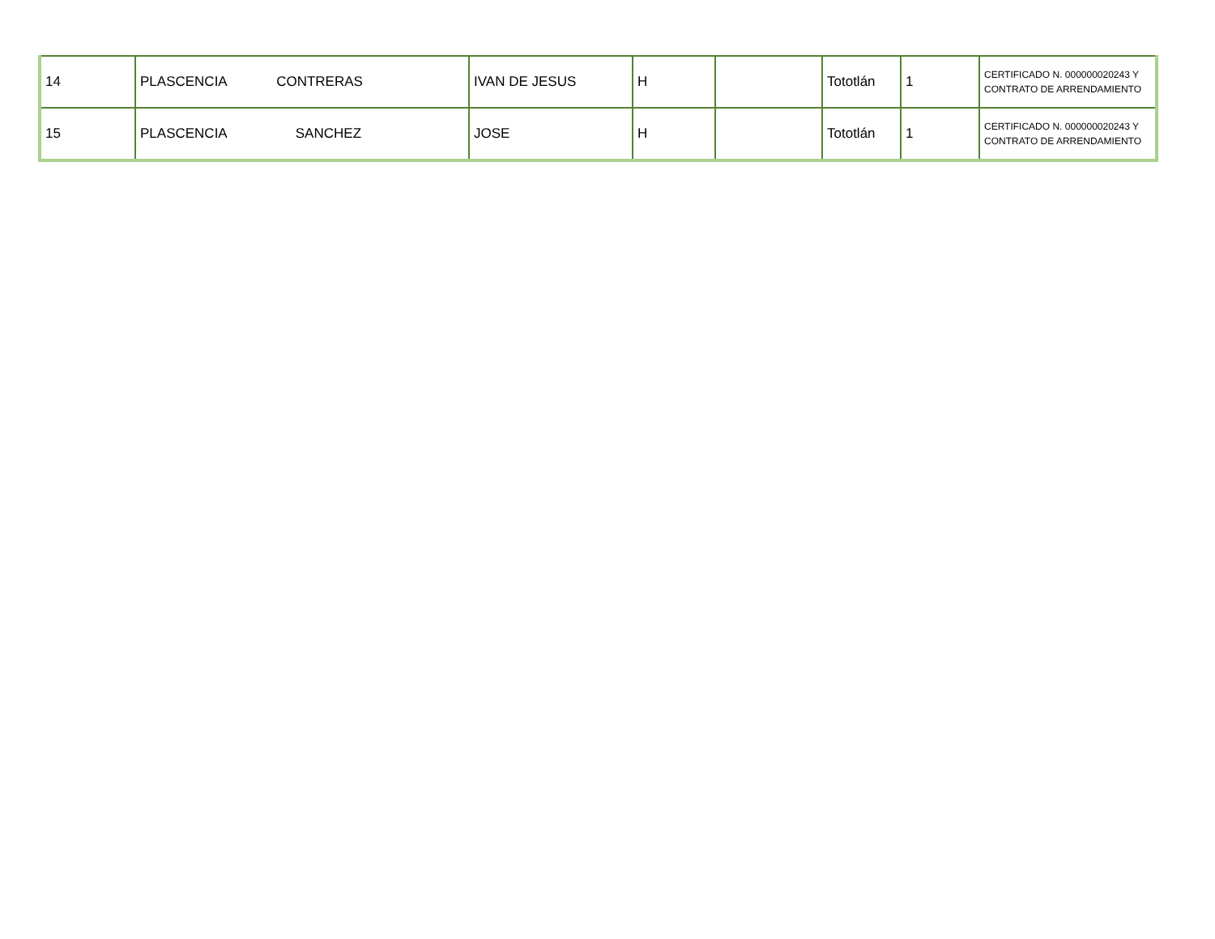| 14 | PLASCENCIA CONTRERAS | IVAN DE JESUS | H | | Tototlán | 1 | CERTIFICADO N. 000000020243 Y CONTRATO DE ARRENDAMIENTO |
| 15 | PLASCENCIA SANCHEZ | JOSE | H | | Tototlán | 1 | CERTIFICADO N. 000000020243 Y CONTRATO DE ARRENDAMIENTO |